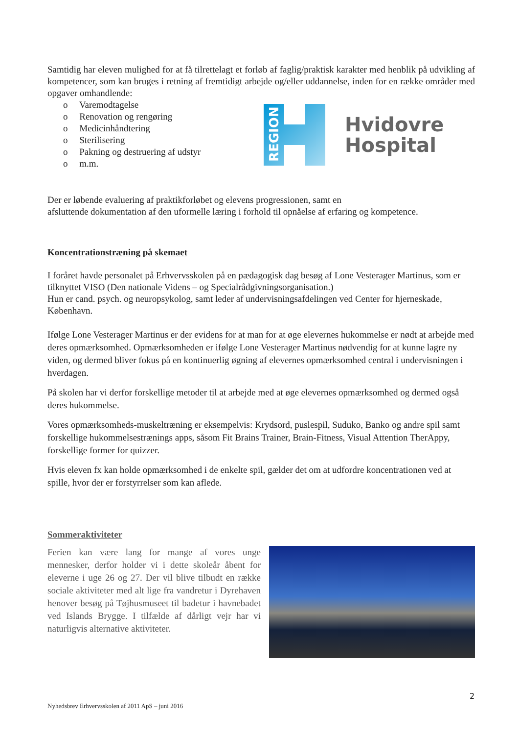Samtidig har eleven mulighed for at få tilrettelagt et forløb af faglig/praktisk karakter med henblik på udvikling af kompetencer, som kan bruges i retning af fremtidigt arbejde og/eller uddannelse, inden for en række områder med opgaver omhandlende:
o Varemodtagelse
o Renovation og rengøring
o Medicinhåndtering
o Sterilisering
o Pakning og destruering af udstyr
o m.m.
REGION
Hvidovre
Hospital
Der er løbende evaluering af praktikforløbet og elevens progressionen, samt en
afsluttende dokumentation af den uformelle læring i forhold til opnåelse af erfaring og kompetence.
Koncentrationstræning på skemaet
I foråret havde personalet på Erhvervsskolen på en pædagogisk dag besøg af Lone Vesterager Martinus, som er tilknyttet VISO (Den nationale Videns – og Specialrådgivningsorganisation.)
Hun er cand. psych. og neuropsykolog, samt leder af undervisningsafdelingen ved Center for hjerneskade, København.
Ifølge Lone Vesterager Martinus er der evidens for at man for at øge elevernes hukommelse er nødt at arbejde med deres opmærksomhed. Opmærksomheden er ifølge Lone Vesterager Martinus nødvendig for at kunne lagre ny viden, og dermed bliver fokus på en kontinuerlig øgning af elevernes opmærksomhed central i undervisningen i hverdagen.
På skolen har vi derfor forskellige metoder til at arbejde med at øge elevernes opmærksomhed og dermed også deres hukommelse.
Vores opmærksomheds-muskeltræning er eksempelvis: Krydsord, puslespil, Suduko, Banko og andre spil samt forskellige hukommelsestrænings apps, såsom Fit Brains Trainer, Brain-Fitness, Visual Attention TherAppy, forskellige former for quizzer.
Hvis eleven fx kan holde opmærksomhed i de enkelte spil, gælder det om at udfordre koncentrationen ved at spille, hvor der er forstyrrelser som kan aflede.
Sommeraktiviteter
Ferien kan være lang for mange af vores unge mennesker, derfor holder vi i dette skoleår åbent for eleverne i uge 26 og 27. Der vil blive tilbudt en række sociale aktiviteter med alt lige fra vandretur i Dyrehaven henover besøg på Tøjhusmuseet til badetur i havnebadet ved Islands Brygge. I tilfælde af dårligt vejr har vi naturligvis alternative aktiviteter.
2
Nyhedsbrev Erhvervsskolen af 2011 ApS – juni 2016